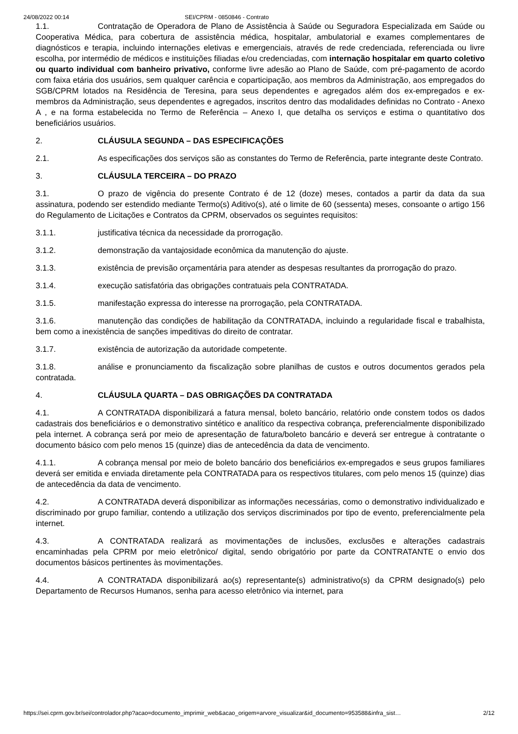24/08/2022 00:14 SEI/CPRM - 0850846 - Contrato
1.1. Contratação de Operadora de Plano de Assistência à Saúde ou Seguradora Especializada em Saúde ou Cooperativa Médica, para cobertura de assistência médica, hospitalar, ambulatorial e exames complementares de diagnósticos e terapia, incluindo internações eletivas e emergenciais, através de rede credenciada, referenciada ou livre escolha, por intermédio de médicos e instituições filiadas e/ou credenciadas, com internação hospitalar em quarto coletivo ou quarto individual com banheiro privativo, conforme livre adesão ao Plano de Saúde, com pré-pagamento de acordo com faixa etária dos usuários, sem qualquer carência e coparticipação, aos membros da Administração, aos empregados do SGB/CPRM lotados na Residência de Teresina, para seus dependentes e agregados além dos ex-empregados e ex-membros da Administração, seus dependentes e agregados, inscritos dentro das modalidades definidas no Contrato - Anexo A , e na forma estabelecida no Termo de Referência – Anexo I, que detalha os serviços e estima o quantitativo dos beneficiários usuários.
2. CLÁUSULA SEGUNDA – DAS ESPECIFICAÇÕES
2.1. As especificações dos serviços são as constantes do Termo de Referência, parte integrante deste Contrato.
3. CLÁUSULA TERCEIRA – DO PRAZO
3.1. O prazo de vigência do presente Contrato é de 12 (doze) meses, contados a partir da data da sua assinatura, podendo ser estendido mediante Termo(s) Aditivo(s), até o limite de 60 (sessenta) meses, consoante o artigo 156 do Regulamento de Licitações e Contratos da CPRM, observados os seguintes requisitos:
3.1.1. justificativa técnica da necessidade da prorrogação.
3.1.2. demonstração da vantajosidade econômica da manutenção do ajuste.
3.1.3. existência de previsão orçamentária para atender as despesas resultantes da prorrogação do prazo.
3.1.4. execução satisfatória das obrigações contratuais pela CONTRATADA.
3.1.5. manifestação expressa do interesse na prorrogação, pela CONTRATADA.
3.1.6. manutenção das condições de habilitação da CONTRATADA, incluindo a regularidade fiscal e trabalhista, bem como a inexistência de sanções impeditivas do direito de contratar.
3.1.7. existência de autorização da autoridade competente.
3.1.8. análise e pronunciamento da fiscalização sobre planilhas de custos e outros documentos gerados pela contratada.
4. CLÁUSULA QUARTA – DAS OBRIGAÇÕES DA CONTRATADA
4.1. A CONTRATADA disponibilizará a fatura mensal, boleto bancário, relatório onde constem todos os dados cadastrais dos beneficiários e o demonstrativo sintético e analítico da respectiva cobrança, preferencialmente disponibilizado pela internet. A cobrança será por meio de apresentação de fatura/boleto bancário e deverá ser entregue à contratante o documento básico com pelo menos 15 (quinze) dias de antecedência da data de vencimento.
4.1.1. A cobrança mensal por meio de boleto bancário dos beneficiários ex-empregados e seus grupos familiares deverá ser emitida e enviada diretamente pela CONTRATADA para os respectivos titulares, com pelo menos 15 (quinze) dias de antecedência da data de vencimento.
4.2. A CONTRATADA deverá disponibilizar as informações necessárias, como o demonstrativo individualizado e discriminado por grupo familiar, contendo a utilização dos serviços discriminados por tipo de evento, preferencialmente pela internet.
4.3. A CONTRATADA realizará as movimentações de inclusões, exclusões e alterações cadastrais encaminhadas pela CPRM por meio eletrônico/ digital, sendo obrigatório por parte da CONTRATANTE o envio dos documentos básicos pertinentes às movimentações.
4.4. A CONTRATADA disponibilizará ao(s) representante(s) administrativo(s) da CPRM designado(s) pelo Departamento de Recursos Humanos, senha para acesso eletrônico via internet, para
https://sei.cprm.gov.br/sei/controlador.php?acao=documento_imprimir_web&acao_origem=arvore_visualizar&id_documento=953588&infra_sist… 2/12